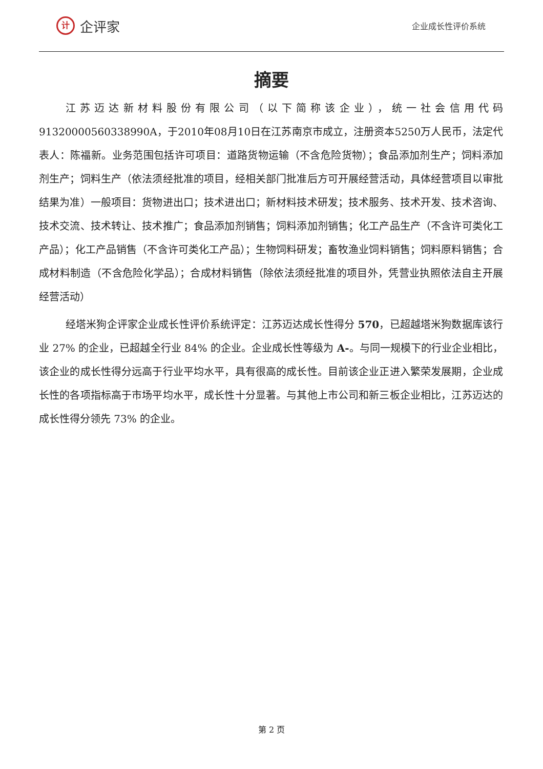计
企评家
企业成长性评价系统
摘要
江苏迈达新材料股份有限公司（以下简称该企业），统一社会信用代码 91320000560338990A，于2010年08月10日在江苏南京市成立，注册资本5250万人民币，法定代表人：陈福新。业务范围包括许可项目：道路货物运输（不含危险货物）；食品添加剂生产；饲料添加剂生产；饲料生产（依法须经批准的项目，经相关部门批准后方可开展经营活动，具体经营项目以审批结果为准）一般项目：货物进出口；技术进出口；新材料技术研发；技术服务、技术开发、技术咨询、技术交流、技术转让、技术推广；食品添加剂销售；饲料添加剂销售；化工产品生产（不含许可类化工产品）；化工产品销售（不含许可类化工产品）；生物饲料研发；畜牧渔业饲料销售；饲料原料销售；合成材料制造（不含危险化学品）；合成材料销售（除依法须经批准的项目外，凭营业执照依法自主开展经营活动）
经塔米狗企评家企业成长性评价系统评定：江苏迈达成长性得分 570，已超越塔米狗数据库该行业 27% 的企业，已超越全行业 84% 的企业。企业成长性等级为 A-。与同一规模下的行业企业相比，该企业的成长性得分远高于行业平均水平，具有很高的成长性。目前该企业正进入繁荣发展期，企业成长性的各项指标高于市场平均水平，成长性十分显著。与其他上市公司和新三板企业相比，江苏迈达的成长性得分领先 73% 的企业。
第 2 页